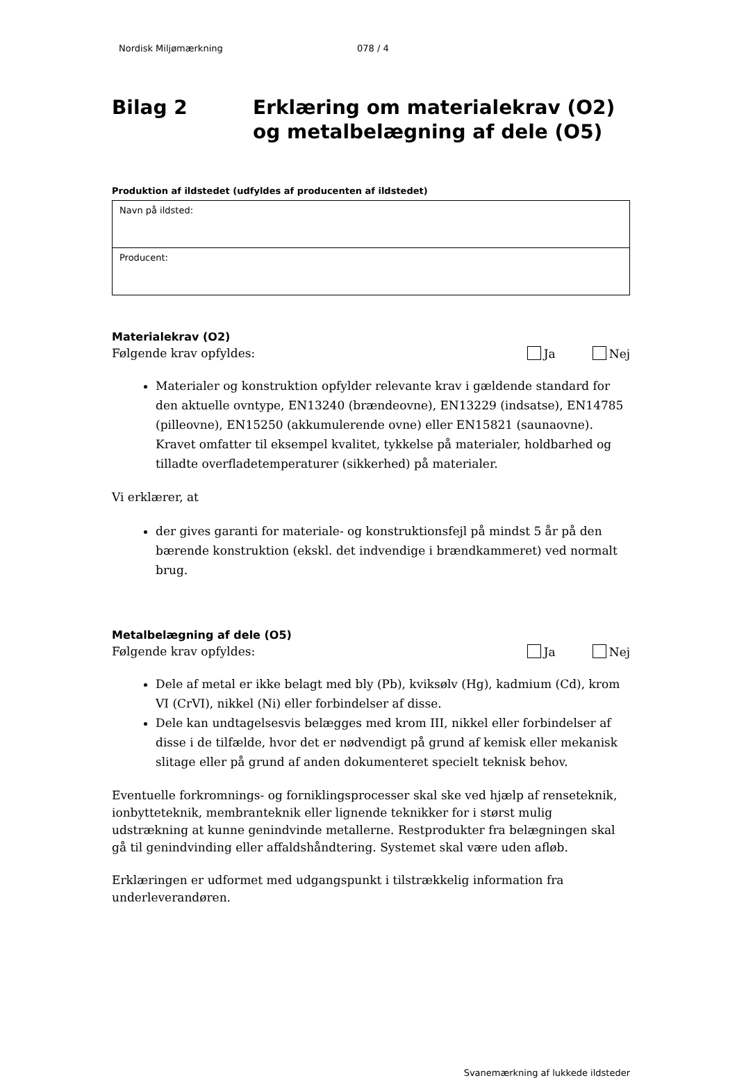Nordisk Miljømærkning 078 / 4
Bilag 2 Erklæring om materialekrav (O2)
og metalbelægning af dele (O5)
Produktion af ildstedet (udfyldes af producenten af ildstedet)
| Navn på ildsted: |
| Producent: |
Materialekrav (O2)
Følgende krav opfyldes: Ja Nej
Materialer og konstruktion opfylder relevante krav i gældende standard for den aktuelle ovntype, EN13240 (brændeovne), EN13229 (indsatse), EN14785 (pilleovne), EN15250 (akkumulerende ovne) eller EN15821 (saunaovne). Kravet omfatter til eksempel kvalitet, tykkelse på materialer, holdbarhed og tilladte overfladetemperaturer (sikkerhed) på materialer.
Vi erklærer, at
der gives garanti for materiale- og konstruktionsfejl på mindst 5 år på den bærende konstruktion (ekskl. det indvendige i brændkammeret) ved normalt brug.
Metalbelægning af dele (O5)
Følgende krav opfyldes: Ja Nej
Dele af metal er ikke belagt med bly (Pb), kviksølv (Hg), kadmium (Cd), krom VI (CrVI), nikkel (Ni) eller forbindelser af disse.
Dele kan undtagelsesvis belægges med krom III, nikkel eller forbindelser af disse i de tilfælde, hvor det er nødvendigt på grund af kemisk eller mekanisk slitage eller på grund af anden dokumenteret specielt teknisk behov.
Eventuelle forkromnings- og forniklingsprocesser skal ske ved hjælp af renseteknik, ionbytteteknik, membranteknik eller lignende teknikker for i størst mulig udstrækning at kunne genindvinde metallerne. Restprodukter fra belægningen skal gå til genindvinding eller affaldshåndtering. Systemet skal være uden afløb.
Erklæringen er udformet med udgangspunkt i tilstrækkelig information fra underleverandøren.
Svanemærkning af lukkede ildsteder